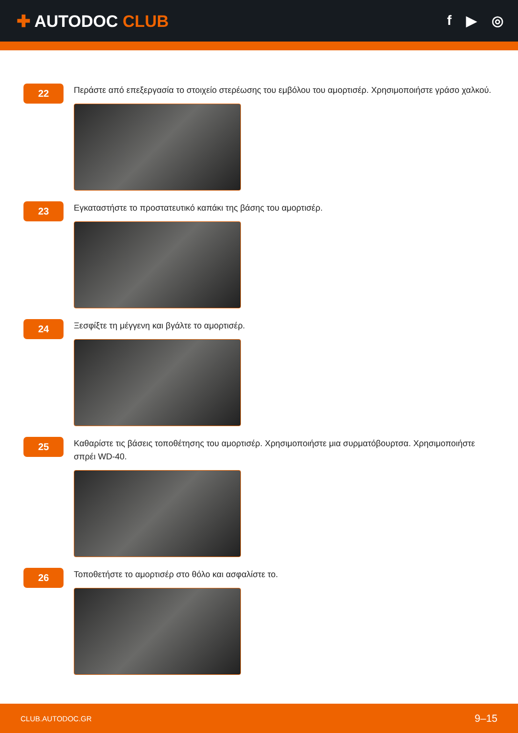✚ AUTODOC CLUB
f ▶ ◎
22
Περάστε από επεξεργασία το στοιχείο στερέωσης του εμβόλου του αμορτισέρ. Χρησιμοποιήστε γράσο χαλκού.
23
Εγκαταστήστε το προστατευτικό καπάκι της βάσης του αμορτισέρ.
24
Ξεσφίξτε τη μέγγενη και βγάλτε το αμορτισέρ.
25
Καθαρίστε τις βάσεις τοποθέτησης του αμορτισέρ. Χρησιμοποιήστε μια συρματόβουρτσα. Χρησιμοποιήστε σπρέι WD-40.
26
Τοποθετήστε το αμορτισέρ στο θόλο και ασφαλίστε το.
CLUB.AUTODOC.GR 9–15